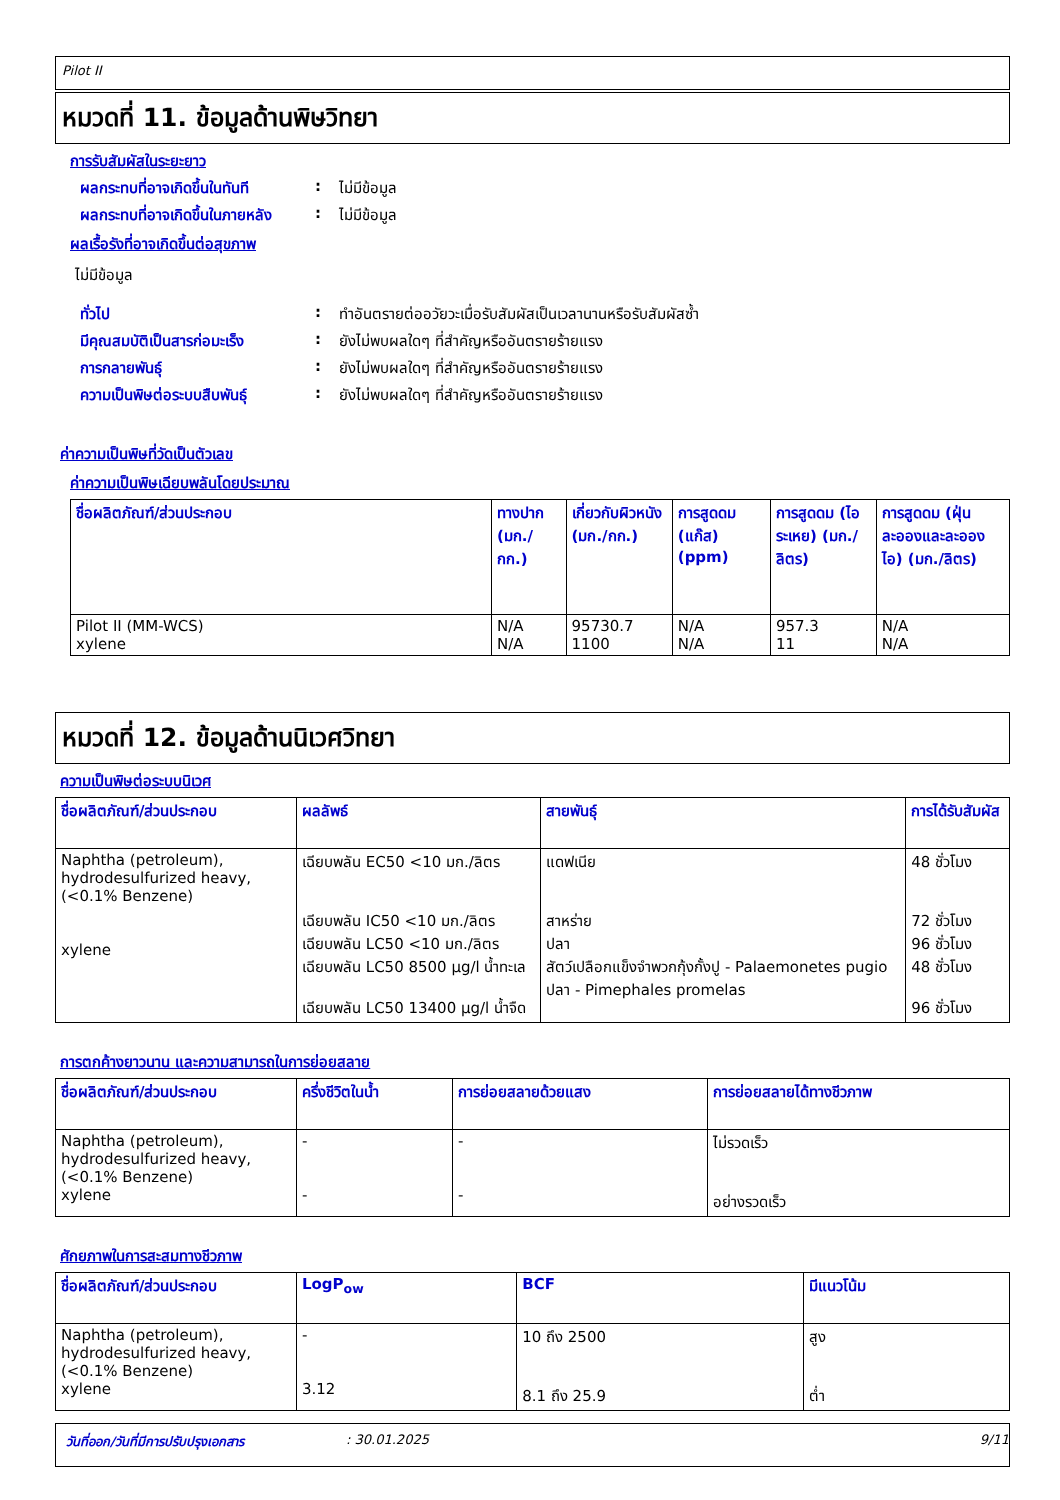Pilot II
หมวดที่ 11. ข้อมูลด้านพิษวิทยา
การรับสัมผัสในระยะยาว
ผลกระทบที่อาจเกิดขึ้นในทันที
: ไม่มีข้อมูล
ผลกระทบที่อาจเกิดขึ้นในภายหลัง
: ไม่มีข้อมูล
ผลเรื้อรังที่อาจเกิดขึ้นต่อสุขภาพ
ไม่มีข้อมูล
ทั่วไป : ทำอันตรายต่ออวัยวะเมื่อรับสัมผัสเป็นเวลานานหรือรับสัมผัสซ้ำ
มีคุณสมบัติเป็นสารก่อมะเร็ง
: ยังไม่พบผลใดๆ ที่สำคัญหรืออันตรายร้ายแรง
การกลายพันธุ์ : ยังไม่พบผลใดๆ ที่สำคัญหรืออันตรายร้ายแรง
ความเป็นพิษต่อระบบสืบพันธุ์
: ยังไม่พบผลใดๆ ที่สำคัญหรืออันตรายร้ายแรง
ค่าความเป็นพิษที่วัดเป็นตัวเลข
ค่าความเป็นพิษเฉียบพลันโดยประมาณ
| ชื่อผลิตภัณฑ์/ส่วนประกอบ | ทางปาก (มก./กก.) | เกี่ยวกับผิวหนัง (มก./กก.) | การสูดดม (แก๊ส) (ppm) | การสูดดม (ไอระเหย) (มก./ลิตร) | การสูดดม (ฝุ่นละอองและละอองไอ) (มก./ลิตร) |
| --- | --- | --- | --- | --- | --- |
| Pilot II (MM-WCS) xylene | N/A N/A | 95730.7 1100 | N/A N/A | 957.3 11 | N/A N/A |
หมวดที่ 12. ข้อมูลด้านนิเวศวิทยา
ความเป็นพิษต่อระบบนิเวศ
| ชื่อผลิตภัณฑ์/ส่วนประกอบ | ผลลัพธ์ | สายพันธุ์ | การได้รับสัมผัส |
| --- | --- | --- | --- |
| Naphtha (petroleum), hydrodesulfurized heavy, (<0.1% Benzene) xylene | เฉียบพลัน EC50 <10 มก./ลิตร เฉียบพลัน IC50 <10 มก./ลิตร เฉียบพลัน LC50 <10 มก./ลิตร เฉียบพลัน LC50 8500 µg/l น้ำทะเล เฉียบพลัน LC50 13400 µg/l น้ำจืด | แดฟเนีย สาหร่าย ปลา สัตว์เปลือกแข็งจำพวกกุ้งกั้งปู - Palaemonetes pugio ปลา - Pimephales promelas | 48 ชั่วโมง 72 ชั่วโมง 96 ชั่วโมง 48 ชั่วโมง 96 ชั่วโมง |
การตกค้างยาวนาน และความสามารถในการย่อยสลาย
| ชื่อผลิตภัณฑ์/ส่วนประกอบ | ครึ่งชีวิตในน้ำ | การย่อยสลายด้วยแสง | การย่อยสลายได้ทางชีวภาพ |
| --- | --- | --- | --- |
| Naphtha (petroleum), hydrodesulfurized heavy, (<0.1% Benzene) xylene | - - | - - | ไม่รวดเร็ว อย่างรวดเร็ว |
ศักยภาพในการสะสมทางชีวภาพ
| ชื่อผลิตภัณฑ์/ส่วนประกอบ | LogP<sub>ow</sub> | BCF | มีแนวโน้ม |
| --- | --- | --- | --- |
| Naphtha (petroleum), hydrodesulfurized heavy, (<0.1% Benzene) xylene | - 3.12 | 10 ถึง 2500 8.1 ถึง 25.9 | สูง ต่ำ |
วันที่ออก/วันที่มีการปรับปรุงเอกสาร: 30.01.2025 9/11